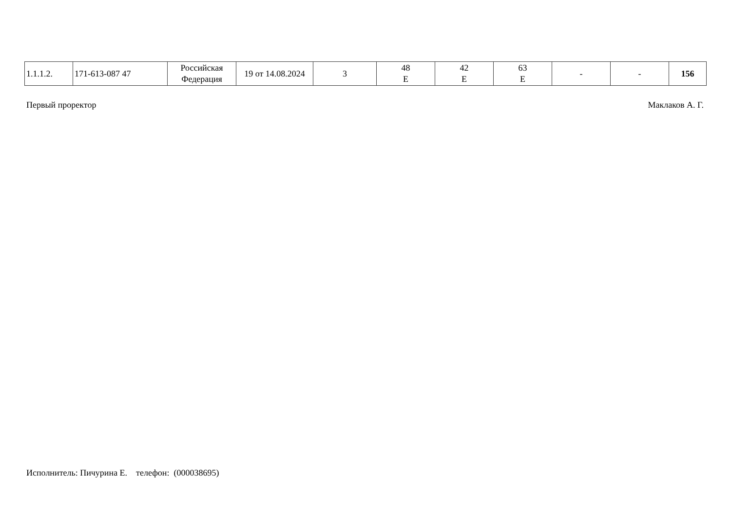| 1.1.1.2. | 171-613-087 47 | Российская Федерация | 19 от 14.08.2024 | 3 | 48 E | 42 E | 63 E | - | - | 156 |
Первый проректор Маклаков А. Г.
Исполнитель: Пичурина Е. телефон: (000038695)